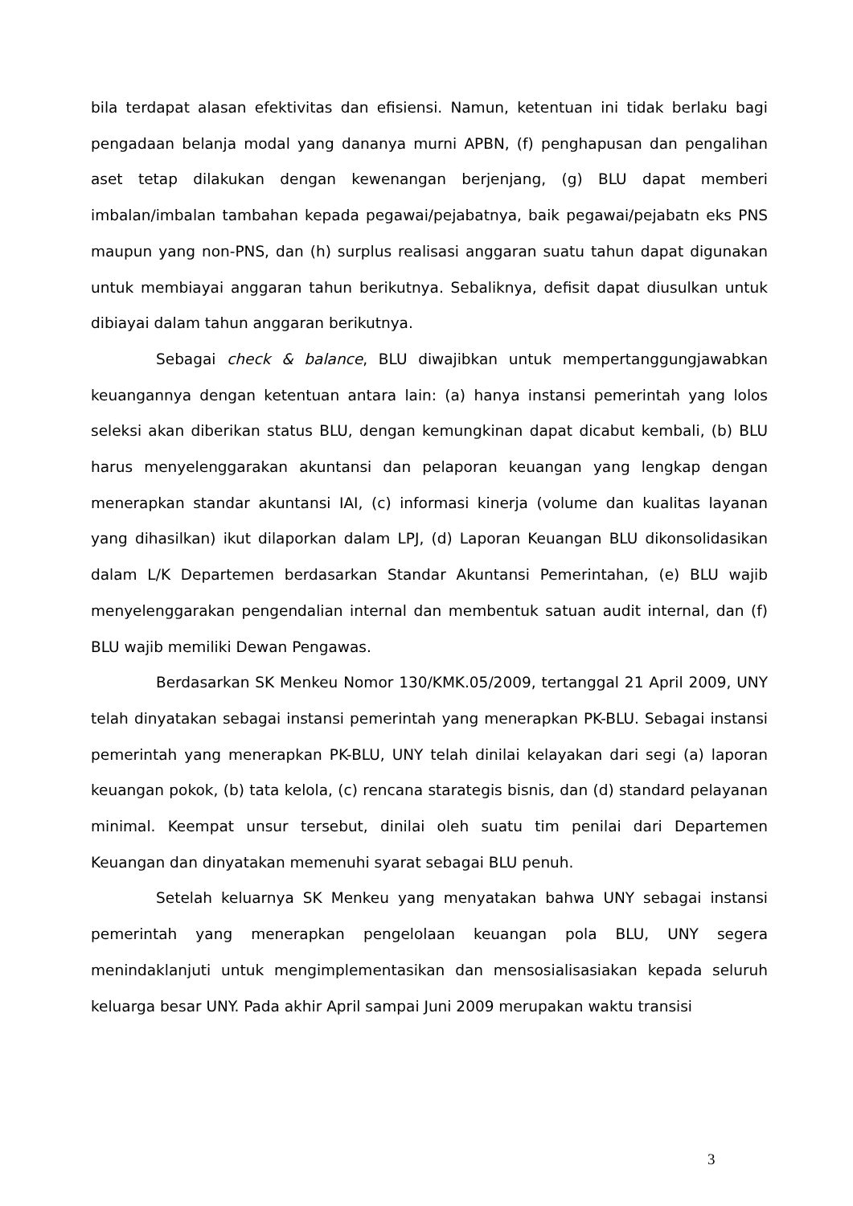bila terdapat alasan efektivitas dan efisiensi. Namun, ketentuan ini tidak berlaku bagi pengadaan belanja modal yang dananya murni APBN, (f) penghapusan dan pengalihan aset tetap dilakukan dengan kewenangan berjenjang, (g) BLU dapat memberi imbalan/imbalan tambahan kepada pegawai/pejabatnya, baik pegawai/pejabatn eks PNS maupun yang non-PNS, dan (h) surplus realisasi anggaran suatu tahun dapat digunakan untuk membiayai anggaran tahun berikutnya. Sebaliknya, defisit dapat diusulkan untuk dibiayai dalam tahun anggaran berikutnya.
Sebagai check & balance, BLU diwajibkan untuk mempertanggungjawabkan keuangannya dengan ketentuan antara lain: (a) hanya instansi pemerintah yang lolos seleksi akan diberikan status BLU, dengan kemungkinan dapat dicabut kembali, (b) BLU harus menyelenggarakan akuntansi dan pelaporan keuangan yang lengkap dengan menerapkan standar akuntansi IAI, (c) informasi kinerja (volume dan kualitas layanan yang dihasilkan) ikut dilaporkan dalam LPJ, (d) Laporan Keuangan BLU dikonsolidasikan dalam L/K Departemen berdasarkan Standar Akuntansi Pemerintahan, (e) BLU wajib menyelenggarakan pengendalian internal dan membentuk satuan audit internal, dan (f) BLU wajib memiliki Dewan Pengawas.
Berdasarkan SK Menkeu Nomor 130/KMK.05/2009, tertanggal 21 April 2009, UNY telah dinyatakan sebagai instansi pemerintah yang menerapkan PK-BLU. Sebagai instansi pemerintah yang menerapkan PK-BLU, UNY telah dinilai kelayakan dari segi (a) laporan keuangan pokok, (b) tata kelola, (c) rencana starategis bisnis, dan (d) standard pelayanan minimal. Keempat unsur tersebut, dinilai oleh suatu tim penilai dari Departemen Keuangan dan dinyatakan memenuhi syarat sebagai BLU penuh.
Setelah keluarnya SK Menkeu yang menyatakan bahwa UNY sebagai instansi pemerintah yang menerapkan pengelolaan keuangan pola BLU, UNY segera menindaklanjuti untuk mengimplementasikan dan mensosialisasiakan kepada seluruh keluarga besar UNY. Pada akhir April sampai Juni 2009 merupakan waktu transisi
3